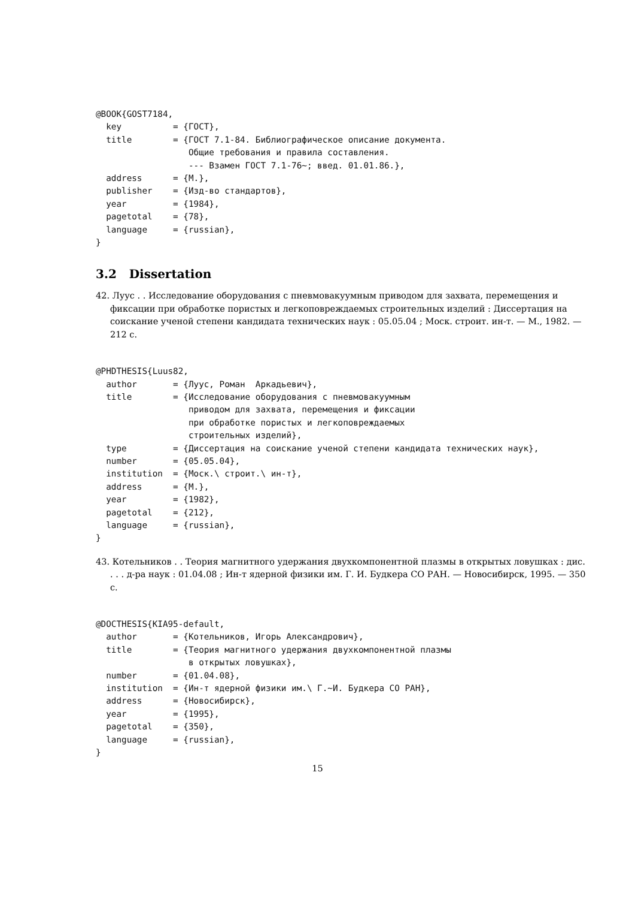@BOOK{GOST7184,
  key          = {ГОСТ},
  title        = {ГОСТ 7.1-84. Библиографическое описание документа.
                  Общие требования и правила составления.
                  --- Взамен ГОСТ 7.1-76~; введ. 01.01.86.},
  address      = {М.},
  publisher    = {Изд-во стандартов},
  year         = {1984},
  pagetotal    = {78},
  language     = {russian},
}
3.2 Dissertation
42. Луус . . Исследование оборудования с пневмовакуумным приводом для захвата, перемещения и фиксации при обработке пористых и легкоповреждаемых строительных изделий : Диссертация на соискание ученой степени кандидата технических наук : 05.05.04 ; Моск. строит. ин-т. — М., 1982. — 212 с.
@PHDTHESIS{Luus82,
  author       = {Луус, Роман  Аркадьевич},
  title        = {Исследование оборудования с пневмовакуумным
                  приводом для захвата, перемещения и фиксации
                  при обработке пористых и легкоповреждаемых
                  строительных изделий},
  type         = {Диссертация на соискание ученой степени кандидата технических наук},
  number       = {05.05.04},
  institution  = {Моск.\ строит.\ ин-т},
  address      = {М.},
  year         = {1982},
  pagetotal    = {212},
  language     = {russian},
}
43. Котельников . . Теория магнитного удержания двухкомпонентной плазмы в открытых ловушках : дис. . . . д-ра наук : 01.04.08 ; Ин-т ядерной физики им. Г. И. Будкера СО РАН. — Новосибирск, 1995. — 350 с.
@DOCTHESIS{KIA95-default,
  author       = {Котельников, Игорь Александрович},
  title        = {Теория магнитного удержания двухкомпонентной плазмы
                  в открытых ловушках},
  number       = {01.04.08},
  institution  = {Ин-т ядерной физики им.\ Г.~И. Будкера СО РАН},
  address      = {Новосибирск},
  year         = {1995},
  pagetotal    = {350},
  language     = {russian},
}
15